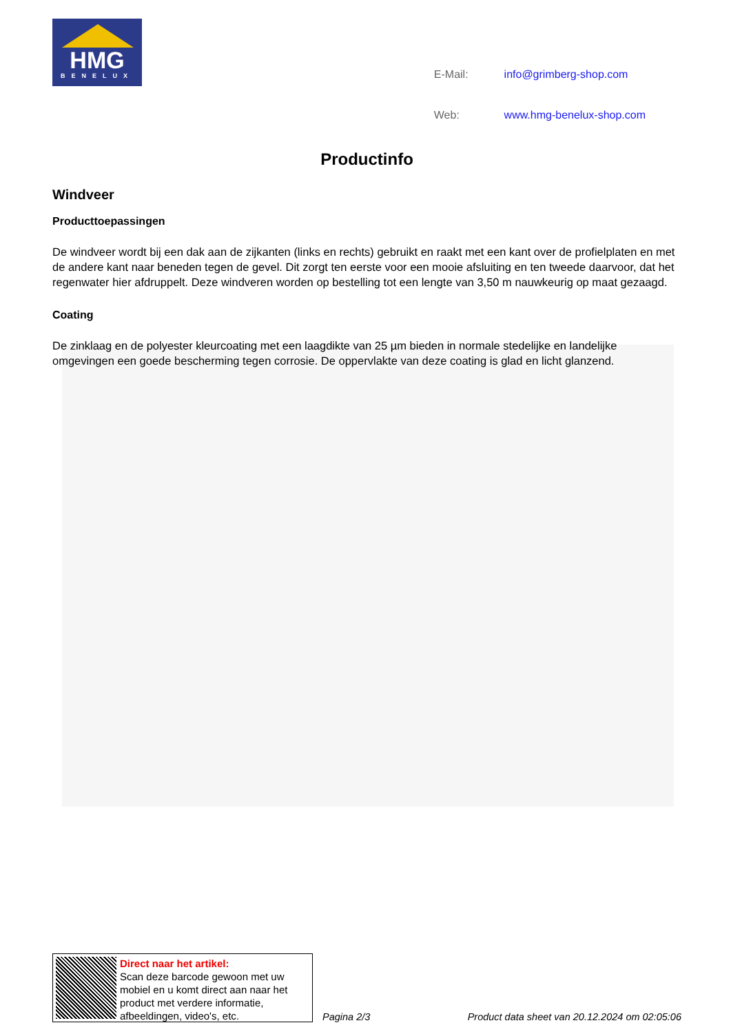HMG
BENELUX
| E-Mail: | info@grimberg-shop.com |
| Web: | www.hmg-benelux-shop.com |
Productinfo
Windveer
Producttoepassingen
De windveer wordt bij een dak aan de zijkanten (links en rechts) gebruikt en raakt met een kant over de profielplaten en met de andere kant naar beneden tegen de gevel. Dit zorgt ten eerste voor een mooie afsluiting en ten tweede daarvoor, dat het regenwater hier afdruppelt. Deze windveren worden op bestelling tot een lengte van 3,50 m nauwkeurig op maat gezaagd.
Coating
De zinklaag en de polyester kleurcoating met een laagdikte van 25 µm bieden in normale stedelijke en landelijke omgevingen een goede bescherming tegen corrosie. De oppervlakte van deze coating is glad en licht glanzend.
Direct naar het artikel:
Scan deze barcode gewoon met uw mobiel en u komt direct aan naar het product met verdere informatie, afbeeldingen, video's, etc.
Pagina 2/3
Product data sheet van 20.12.2024 om 02:05:06